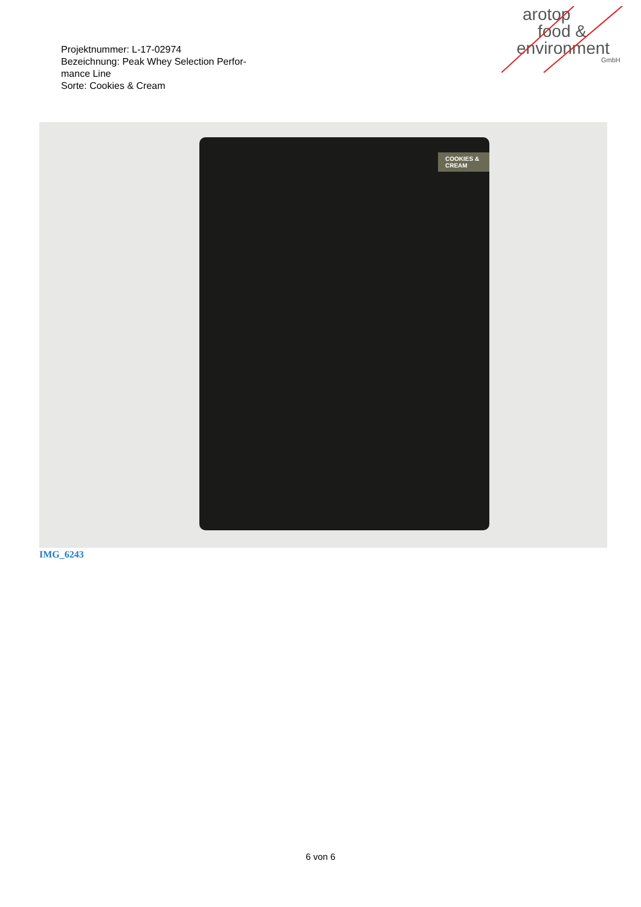Projektnummer: L-17-02974
Bezeichnung: Peak Whey Selection Perfor-
mance Line
Sorte: Cookies & Cream
arotop
food &
environment
GmbH
COOKIES & CREAM
IMG_6243
6 von 6